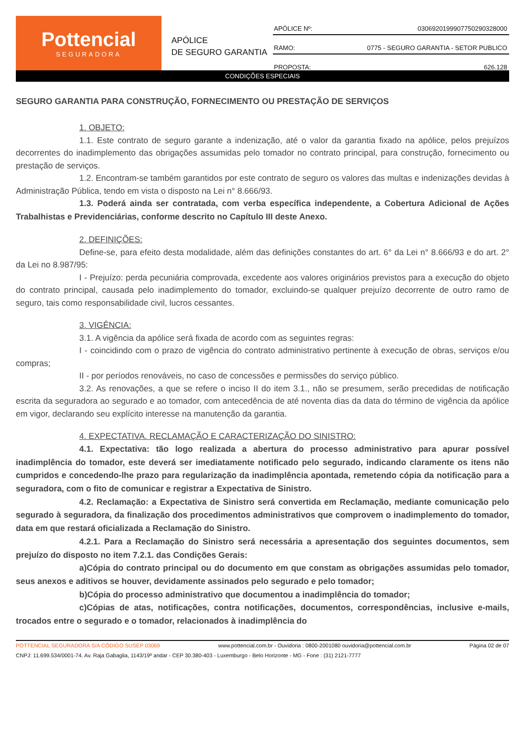Pottencial
SEGURADORA
APÓLICE
DE SEGURO GARANTIA
APÓLICE Nº: 0306920199907750290328000
RAMO: 0775 - SEGURO GARANTIA - SETOR PUBLICO
PROPOSTA: 626.128
CONDIÇÕES ESPECIAIS
SEGURO GARANTIA PARA CONSTRUÇÃO, FORNECIMENTO OU PRESTAÇÃO DE SERVIÇOS
1. OBJETO:
1.1. Este contrato de seguro garante a indenização, até o valor da garantia fixado na apólice, pelos prejuízos decorrentes do inadimplemento das obrigações assumidas pelo tomador no contrato principal, para construção, fornecimento ou prestação de serviços.
1.2. Encontram-se também garantidos por este contrato de seguro os valores das multas e indenizações devidas à Administração Pública, tendo em vista o disposto na Lei n° 8.666/93.
1.3. Poderá ainda ser contratada, com verba específica independente, a Cobertura Adicional de Ações Trabalhistas e Previdenciárias, conforme descrito no Capítulo III deste Anexo.
2. DEFINIÇÕES:
Define-se, para efeito desta modalidade, além das definições constantes do art. 6° da Lei n° 8.666/93 e do art. 2° da Lei no 8.987/95:
I - Prejuízo: perda pecuniária comprovada, excedente aos valores originários previstos para a execução do objeto do contrato principal, causada pelo inadimplemento do tomador, excluindo-se qualquer prejuízo decorrente de outro ramo de seguro, tais como responsabilidade civil, lucros cessantes.
3. VIGÊNCIA:
3.1. A vigência da apólice será fixada de acordo com as seguintes regras:
I - coincidindo com o prazo de vigência do contrato administrativo pertinente à execução de obras, serviços e/ou compras;
II - por períodos renováveis, no caso de concessões e permissões do serviço público.
3.2. As renovações, a que se refere o inciso II do item 3.1., não se presumem, serão precedidas de notificação escrita da seguradora ao segurado e ao tomador, com antecedência de até noventa dias da data do término de vigência da apólice em vigor, declarando seu explícito interesse na manutenção da garantia.
4. EXPECTATIVA. RECLAMAÇÃO E CARACTERIZAÇÃO DO SINISTRO:
4.1. Expectativa: tão logo realizada a abertura do processo administrativo para apurar possível inadimplência do tomador, este deverá ser imediatamente notificado pelo segurado, indicando claramente os itens não cumpridos e concedendo-lhe prazo para regularização da inadimplência apontada, remetendo cópia da notificação para a seguradora, com o fito de comunicar e registrar a Expectativa de Sinistro.
4.2. Reclamação: a Expectativa de Sinistro será convertida em Reclamação, mediante comunicação pelo segurado à seguradora, da finalização dos procedimentos administrativos que comprovem o inadimplemento do tomador, data em que restará oficializada a Reclamação do Sinistro.
4.2.1. Para a Reclamação do Sinistro será necessária a apresentação dos seguintes documentos, sem prejuízo do disposto no item 7.2.1. das Condições Gerais:
a)Cópia do contrato principal ou do documento em que constam as obrigações assumidas pelo tomador, seus anexos e aditivos se houver, devidamente assinados pelo segurado e pelo tomador;
b)Cópia do processo administrativo que documentou a inadimplência do tomador;
c)Cópias de atas, notificações, contra notificações, documentos, correspondências, inclusive e-mails, trocados entre o segurado e o tomador, relacionados à inadimplência do
POTTENCIAL SEGURADORA S/A CÓDIGO SUSEP 03069 www.pottencial.com.br - Ouvidoria : 0800-2001080 ouvidoria@pottencial.com.br Página 02 de 07
CNPJ: 11.699.534/0001-74. Av. Raja Gabaglia, 1143/19º andar - CEP 30.380-403 - Luxemburgo - Belo Horizonte - MG - Fone : (31) 2121-7777